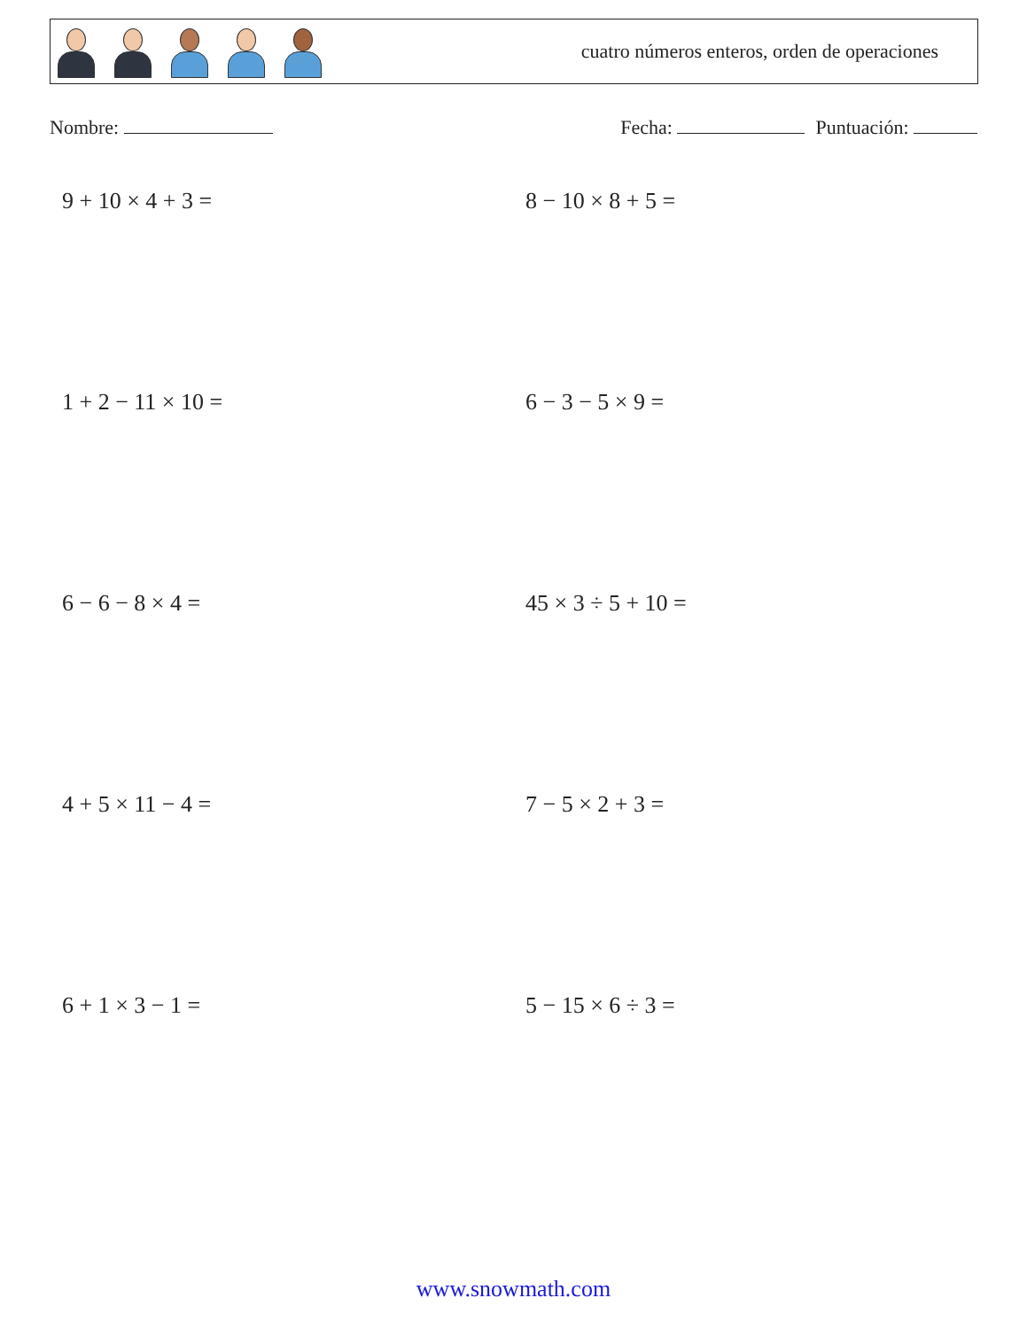cuatro números enteros, orden de operaciones
Nombre: Fecha: Puntuación:
9 + 10 × 4 + 3 =
8 − 10 × 8 + 5 =
1 + 2 − 11 × 10 =
6 − 3 − 5 × 9 =
6 − 6 − 8 × 4 =
45 × 3 ÷ 5 + 10 =
4 + 5 × 11 − 4 =
7 − 5 × 2 + 3 =
6 + 1 × 3 − 1 =
5 − 15 × 6 ÷ 3 =
www.snowmath.com